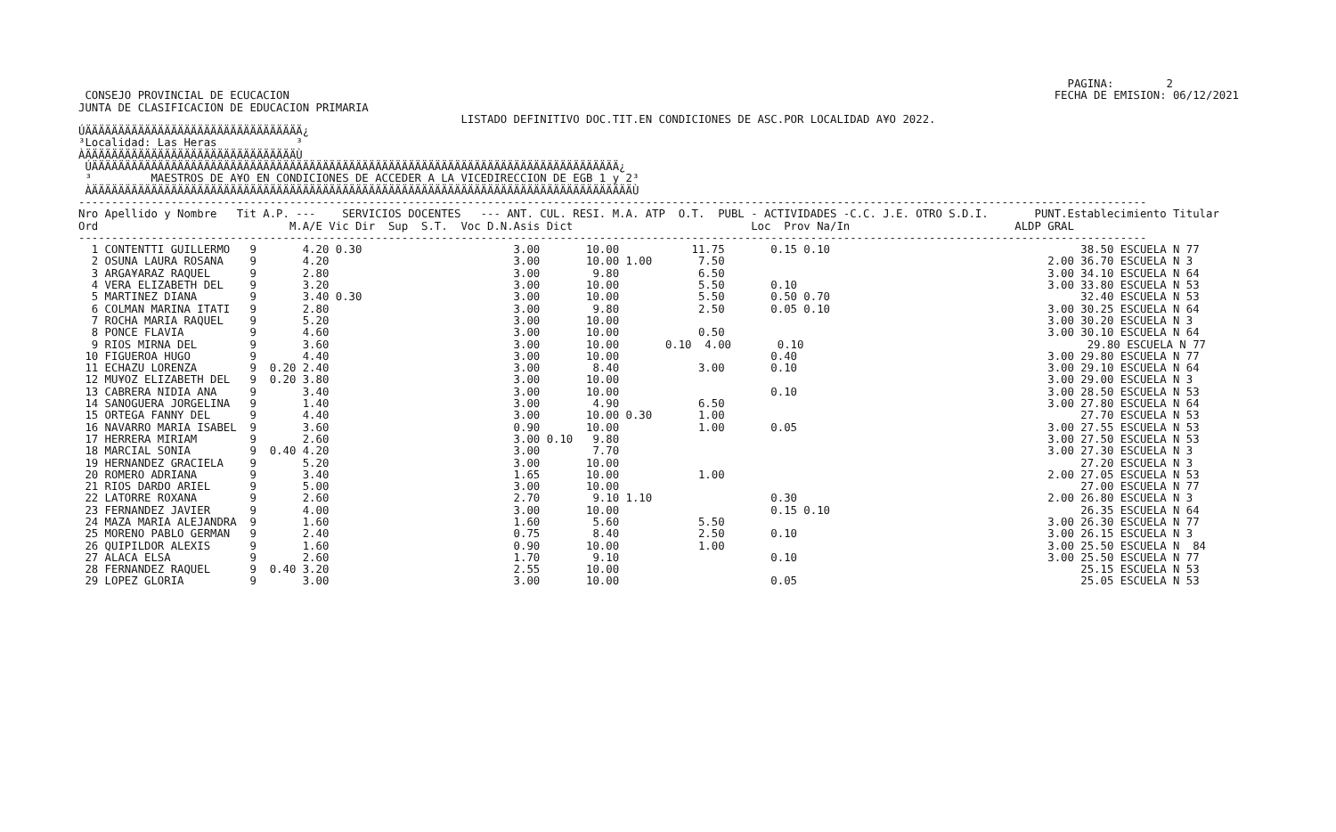PAGINA:        2
 CONSEJO PROVINCIAL DE ECUCACION                                                                                                                    FECHA DE EMISION: 06/12/2021
JUNTA DE CLASIFICACION DE EDUCACION PRIMARIA
                                                          LISTADO DEFINITIVO DOC.TIT.EN CONDICIONES DE ASC.POR LOCALIDAD A¥O 2022.
ÚÄÄÄÄÄÄÄÄÄÄÄÄÄÄÄÄÄÄÄÄÄÄÄÄÄÄÄÄÄÄÄÄÄ¿
³Localidad: Las Heras            ³
ÀÄÄÄÄÄÄÄÄÄÄÄÄÄÄÄÄÄÄÄÄÄÄÄÄÄÄÄÄÄÄÄÄÙ
 ÚÄÄÄÄÄÄÄÄÄÄÄÄÄÄÄÄÄÄÄÄÄÄÄÄÄÄÄÄÄÄÄÄÄÄÄÄÄÄÄÄÄÄÄÄÄÄÄÄÄÄÄÄÄÄÄÄÄÄÄÄÄÄÄÄÄÄÄÄÄÄÄÄÄÄÄÄÄÄÄÄ¿
 ³         MAESTROS DE A¥O EN CONDICIONES DE ACCEDER A LA VICEDIRECCION DE EGB 1 y 2³
 ÀÄÄÄÄÄÄÄÄÄÄÄÄÄÄÄÄÄÄÄÄÄÄÄÄÄÄÄÄÄÄÄÄÄÄÄÄÄÄÄÄÄÄÄÄÄÄÄÄÄÄÄÄÄÄÄÄÄÄÄÄÄÄÄÄÄÄÄÄÄÄÄÄÄÄÄÄÄÄÄÄÄÄÙ
------------------------------------------------------------------------------------------------------------------------------------------------------------------
Nro Apellido y Nombre   Tit A.P. ---    SERVICIOS DOCENTES   --- ANT. CUL. RESI. M.A. ATP  O.T.  PUBL - ACTIVIDADES -C.C. J.E. OTRO S.D.I.       PUNT.Establecimiento Titular
Ord                             M.A/E Vic Dir  Sup  S.T.  Voc D.N.Asis Dict                           Loc  Prov Na/In                         ALDP GRAL
------------------------------------------------------------------------------------------------------------------------------------------------------------------
  1 CONTENTTI GUILLERMO   9       4.20 0.30                       3.00       10.00           11.75       0.15 0.10                                      38.50 ESCUELA N 77
  2 OSUNA LAURA ROSANA    9       4.20                            3.00       10.00 1.00       7.50                                                 2.00 36.70 ESCUELA N 3
  3 ARGA¥ARAZ RAQUEL      9       2.80                            3.00        9.80            6.50                                                 3.00 34.10 ESCUELA N 64
  4 VERA ELIZABETH DEL    9       3.20                            3.00       10.00            5.50       0.10                                      3.00 33.80 ESCUELA N 53
  5 MARTINEZ DIANA        9       3.40 0.30                       3.00       10.00            5.50       0.50 0.70                                      32.40 ESCUELA N 53
  6 COLMAN MARINA ITATI   9       2.80                            3.00        9.80            2.50       0.05 0.10                                 3.00 30.25 ESCUELA N 64
  7 ROCHA MARIA RAQUEL    9       5.20                            3.00       10.00                                                                 3.00 30.20 ESCUELA N 3
  8 PONCE FLAVIA          9       4.60                            3.00       10.00            0.50                                                 3.00 30.10 ESCUELA N 64
  9 RIOS MIRNA DEL        9       3.60                            3.00       10.00       0.10  4.00       0.10                                           29.80 ESCUELA N 77
 10 FIGUEROA HUGO         9       4.40                            3.00       10.00                       0.40                                      3.00 29.80 ESCUELA N 77
 11 ECHAZU LORENZA        9  0.20 2.40                            3.00        8.40            3.00       0.10                                      3.00 29.10 ESCUELA N 64
 12 MU¥OZ ELIZABETH DEL   9  0.20 3.80                            3.00       10.00                                                                 3.00 29.00 ESCUELA N 3
 13 CABRERA NIDIA ANA     9       3.40                            3.00       10.00                       0.10                                      3.00 28.50 ESCUELA N 53
 14 SANOGUERA JORGELINA   9       1.40                            3.00        4.90            6.50                                                 3.00 27.80 ESCUELA N 64
 15 ORTEGA FANNY DEL      9       4.40                            3.00       10.00 0.30       1.00                                                      27.70 ESCUELA N 53
 16 NAVARRO MARIA ISABEL  9       3.60                            0.90       10.00            1.00       0.05                                      3.00 27.55 ESCUELA N 53
 17 HERRERA MIRIAM        9       2.60                            3.00 0.10   9.80                                                                 3.00 27.50 ESCUELA N 53
 18 MARCIAL SONIA         9  0.40 4.20                            3.00        7.70                                                                 3.00 27.30 ESCUELA N 3
 19 HERNANDEZ GRACIELA    9       5.20                            3.00       10.00                                                                      27.20 ESCUELA N 3
 20 ROMERO ADRIANA        9       3.40                            1.65       10.00            1.00                                                 2.00 27.05 ESCUELA N 53
 21 RIOS DARDO ARIEL      9       5.00                            3.00       10.00                                                                      27.00 ESCUELA N 77
 22 LATORRE ROXANA        9       2.60                            2.70        9.10 1.10                  0.30                                      2.00 26.80 ESCUELA N 3
 23 FERNANDEZ JAVIER      9       4.00                            3.00       10.00                       0.15 0.10                                      26.35 ESCUELA N 64
 24 MAZA MARIA ALEJANDRA  9       1.60                            1.60        5.60            5.50                                                 3.00 26.30 ESCUELA N 77
 25 MORENO PABLO GERMAN   9       2.40                            0.75        8.40            2.50       0.10                                      3.00 26.15 ESCUELA N 3
 26 QUIPILDOR ALEXIS      9       1.60                            0.90       10.00            1.00                                                 3.00 25.50 ESCUELA N  84
 27 ALACA ELSA            9       2.60                            1.70        9.10                       0.10                                      3.00 25.50 ESCUELA N 77
 28 FERNANDEZ RAQUEL      9  0.40 3.20                            2.55       10.00                                                                      25.15 ESCUELA N 53
 29 LOPEZ GLORIA          9       3.00                            3.00       10.00                       0.05                                           25.05 ESCUELA N 53